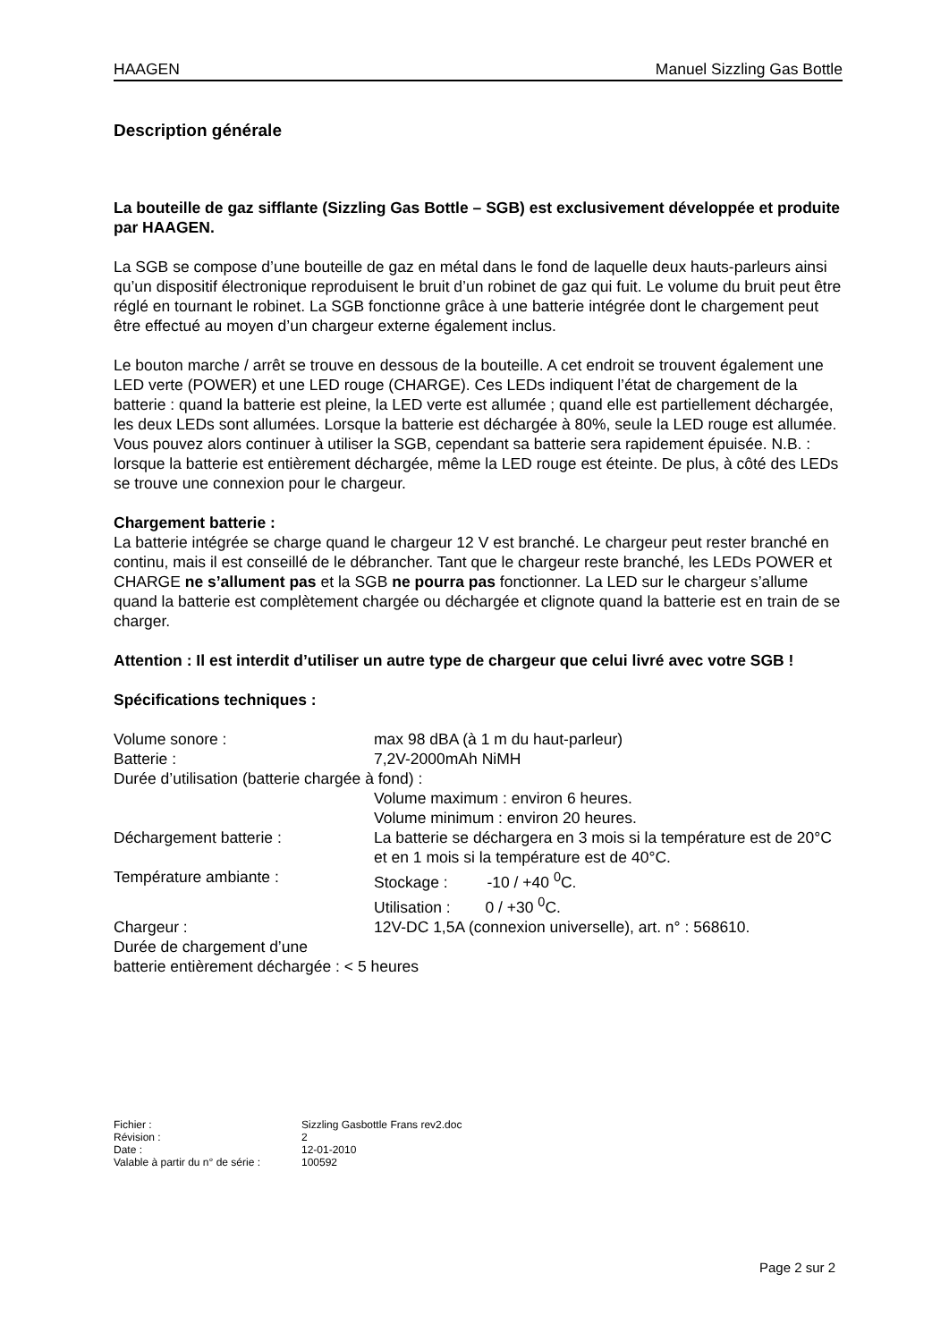HAAGEN Manuel Sizzling Gas Bottle
Description générale
La bouteille de gaz sifflante (Sizzling Gas Bottle – SGB) est exclusivement développée et produite par HAAGEN.
La SGB se compose d’une bouteille de gaz en métal dans le fond de laquelle deux hauts-parleurs ainsi qu’un dispositif électronique reproduisent le bruit d’un robinet de gaz qui fuit. Le volume du bruit peut être réglé en tournant le robinet. La SGB fonctionne grâce à une batterie intégrée dont le chargement peut être effectué au moyen d’un chargeur externe également inclus.
Le bouton marche / arrêt se trouve en dessous de la bouteille. A cet endroit se trouvent également une LED verte (POWER) et une LED rouge (CHARGE). Ces LEDs indiquent l’état de chargement de la batterie : quand la batterie est pleine, la LED verte est allumée ; quand elle est partiellement déchargée, les deux LEDs sont allumées. Lorsque la batterie est déchargée à 80%, seule la LED rouge est allumée. Vous pouvez alors continuer à utiliser la SGB, cependant sa batterie sera rapidement épuisée. N.B. : lorsque la batterie est entièrement déchargée, même la LED rouge est éteinte. De plus, à côté des LEDs se trouve une connexion pour le chargeur.
Chargement batterie :
La batterie intégrée se charge quand le chargeur 12 V est branché. Le chargeur peut rester branché en continu, mais il est conseillé de le débrancher. Tant que le chargeur reste branché, les LEDs POWER et CHARGE ne s’allument pas et la SGB ne pourra pas fonctionner. La LED sur le chargeur s’allume quand la batterie est complètement chargée ou déchargée et clignote quand la batterie est en train de se charger.
Attention : Il est interdit d’utiliser un autre type de chargeur que celui livré avec votre SGB !
Spécifications techniques :
| Volume sonore : | max 98 dBA (à 1 m du haut-parleur) |
| Batterie : | 7,2V-2000mAh NiMH |
| Durée d’utilisation (batterie chargée à fond) : | |
| | Volume maximum : environ 6 heures. Volume minimum : environ 20 heures. |
| Déchargement batterie : | La batterie se déchargera en 3 mois si la température est de 20°C et en 1 mois si la température est de 40°C. |
| Température ambiante : | Stockage : -10 / +40 <sup>0</sup>C. Utilisation : 0 / +30 <sup>0</sup>C. |
| Chargeur : | 12V-DC 1,5A (connexion universelle), art. n° : 568610. |
| Durée de chargement d’une batterie entièrement déchargée : < 5 heures | |
| Fichier : | Sizzling Gasbottle Frans rev2.doc |
| Révision : | 2 |
| Date : | 12-01-2010 |
| Valable à partir du n° de série : | 100592 |
Page 2 sur 2